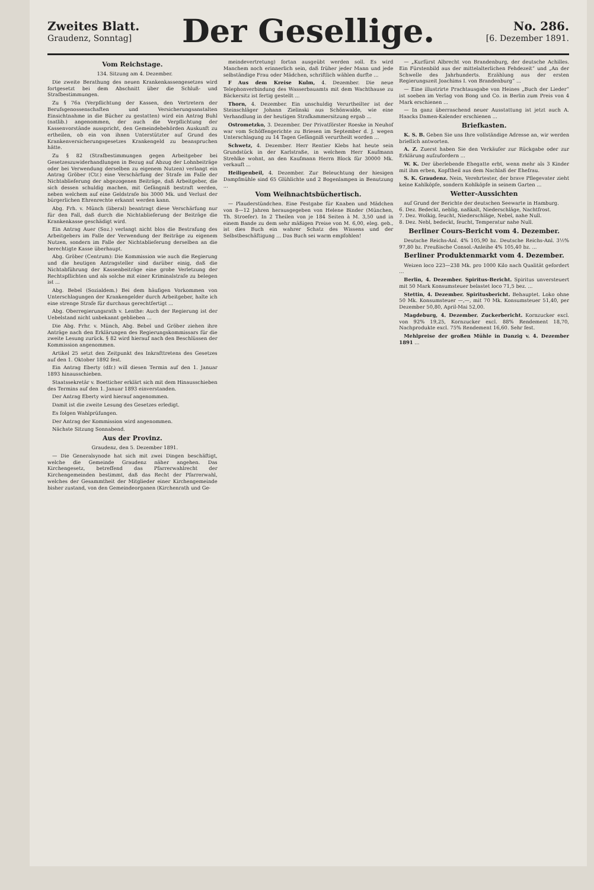Zweites Blatt.
Graudenz, Sonntag]
Der Gesellige.
No. 286.
[6. Dezember 1891.
Vom Reichstage.
134. Sitzung am 4. Dezember.
Die zweite Berathung des neuen Krankenkassengesetzes wird fortgesetzt bei dem Abschnitt über die Schluß- und Strafbestimmungen.
Zu § 76a (Verpflichtung der Kassen, den Vertretern der Berufsgenossenschaften und Versicherungsanstalten Einsichtnahme in die Bücher zu gestatten) wird ein Antrag Buhl (natlib.) angenommen, der auch die Verpflichtung der Kassenvorstände ausspricht, den Gemeindebehörden Auskunft zu ertheilen, ob ein von ihnen Unterstützter auf Grund des Krankenversicherungsgesetzes Krankengeld zu beanspruchen hätte.
Zu § 82 (Strafbestimmungen gegen Arbeitgeber bei Gesetzeszuwiderhandlungen in Bezug auf Abzug der Lohnbeiträge oder bei Verwendung derselben zu eigenem Nutzen) verlangt ein Antrag Gröber (Ctr.) eine Verschärfung der Strafe im Falle der Nichtablieferung der abgezogenen Beiträge, daß Arbeitgeber, die sich dessen schuldig machen, mit Gefängniß bestraft werden, neben welchem auf eine Geldstrafe bis 3000 Mk. und Verlust der bürgerlichen Ehrenrechte erkannt werden kann.
Abg. Frh. v. Münch (liberal) beantragt diese Verschärfung nur für den Fall, daß durch die Nichtablieferung der Beiträge die Krankenkasse geschädigt wird.
Ein Antrag Auer (Soz.) verlangt nicht blos die Bestrafung des Arbeitgebers im Falle der Verwendung der Beiträge zu eigenem Nutzen, sondern im Falle der Nichtablieferung derselben an die berechtigte Kasse überhaupt.
Abg. Gröber (Centrum): Die Kommission wie auch die Regierung und die heutigen Antragsteller sind darüber einig, daß die Nichtabführung der Kassenbeiträge eine grobe Verletzung der Rechtspflichten und als solche mit einer Kriminalstrafe zu belegen ist ...
Abg. Bebel (Sozialdem.) Bei dem häufigen Vorkommen von Unterschlagungen der Krankengelder durch Arbeitgeber, halte ich eine strenge Strafe für durchaus gerechtfertigt ...
Abg. Oberregierungsrath v. Lenthe: Auch der Regierung ist der Uebelstand nicht unbekannt geblieben ...
Die Abg. Frhr. v. Münch, Abg. Bebel und Gröber ziehen ihre Anträge nach den Erklärungen des Regierungskommissars für die zweite Lesung zurück. § 82 wird hierauf nach den Beschlüssen der Kommission angenommen.
Artikel 25 setzt den Zeitpunkt des Inkrafttretens des Gesetzes auf den 1. Oktober 1892 fest.
Ein Antrag Eberty (dfr.) will diesen Termin auf den 1. Januar 1893 hinausschieben.
Staatssekretär v. Boetticher erklärt sich mit dem Hinausschieben des Termins auf den 1. Januar 1893 einverstanden.
Der Antrag Eberty wird hierauf angenommen.
Damit ist die zweite Lesung des Gesetzes erledigt.
Es folgen Wahlprüfungen.
Der Antrag der Kommission wird angenommen.
Nächste Sitzung Sonnabend.
Aus der Provinz.
Graudenz, den 5. Dezember 1891.
— Die Generalsynode hat sich mit zwei Dingen beschäftigt, welche die Gemeinde Graudenz näher angehen. Das Kirchengesetz, betreffend das Pfarrerwahlrecht der Kirchengemeinden bestimmt, daß das Recht der Pfarrerwahl, welches der Gesammtheit der Mitglieder einer Kirchengemeinde bisher zustand, von den Gemeindeorganen (Kirchenrath und Ge-
meindevertretung) fortan ausgeübt werden soll. Es wird Manchem noch erinnerlich sein, daß früher jeder Mann und jede selbständige Frau oder Mädchen, schriftlich wählen durfte ...
F Aus dem Kreise Kulm, 4. Dezember. Die neue Telephonverbindung des Wasserbauamts mit dem Wachthause zu Bäckersitz ist fertig gestellt ...
Thorn, 4. Dezember. Ein unschuldig Verurtheilter ist der Steinschläger Johann Zielinski aus Schönwalde, wie eine Verhandlung in der heutigen Strafkammersitzung ergab ...
Ostrometzko, 3. Dezember. Der Privatförster Roeske in Neuhof war vom Schöffengerichte zu Briesen im September d. J. wegen Unterschlagung zu 14 Tagen Gefängniß verurtheilt worden ...
Schwetz, 4. Dezember. Herr Rentier Klebs hat heute sein Grundstück in der Karlstraße, in welchem Herr Kaufmann Strehlke wohnt, an den Kaufmann Herrn Block für 30000 Mk. verkauft ...
Heiligenbeil, 4. Dezember. Zur Beleuchtung der hiesigen Dampfmühle sind 65 Glühlichte und 2 Bogenlampen in Benutzung ...
Vom Weihnachtsbüchertisch.
— Plauderstündchen. Eine Festgabe für Knaben und Mädchen von 8—12 Jahren herausgegeben von Helene Binder (München, Th. Stroefer). In 2 Theilen von je 184 Seiten à M. 3,50 und in einem Bande zu dem sehr mäßigen Preise von M. 6,00, eleg. geb., ist dies Buch ein wahrer Schatz des Wissens und der Selbstbeschäftigung ... Das Buch sei warm empfohlen!
— „Kurfürst Albrecht von Brandenburg, der deutsche Achilles. Ein Fürstenbild aus der mittelalterlichen Fehdezeit“ und „An der Schwelle des Jahrhunderts. Erzählung aus der ersten Regierungszeit Joachims I. von Brandenburg“ ...
— Eine illustrirte Prachtausgabe von Heines „Buch der Lieder“ ist soeben im Verlag von Bong und Co. in Berlin zum Preis von 4 Mark erschienen ...
— In ganz überraschend neuer Ausstattung ist jetzt auch A. Haacks Damen-Kalender erschienen ...
Briefkasten.
K. S. B. Geben Sie uns Ihre vollständige Adresse an, wir werden brieflich antworten.
A. Z. Zuerst haben Sie den Verkäufer zur Rückgabe oder zur Erklärung aufzufordern ...
W. K. Der überlebende Ehegatte erbt, wenn mehr als 3 Kinder mit ihm erben, Kopftheil aus dem Nachlaß der Ehefrau.
S. K. Graudenz. Nein, Verehrtester, der brave Pflegevater zieht keine Kahlköpfe, sondern Kohlköpfe in seinem Garten ...
Wetter-Aussichten
auf Grund der Berichte der deutschen Seewarte in Hamburg.
6. Dez. Bedeckt, neblig, naßkalt, Niederschläge, Nachtfrost.
7. Dez. Wolkig, feucht, Niederschläge, Nebel, nahe Null.
8. Dez. Nebl, bedeckt, feucht, Temperatur nahe Null.
Berliner Cours-Bericht vom 4. Dezember.
Deutsche Reichs-Anl. 4% 105,90 bz. Deutsche Reichs-Anl. 3½% 97,80 bz. Preußische Consol.-Anleihe 4% 105,40 bz. ...
Berliner Produktenmarkt vom 4. Dezember.
Weizen loco 223—238 Mk. pro 1000 Kilo nach Qualität gefordert ...
Berlin, 4. Dezember. Spiritus-Bericht. Spiritus unversteuert mit 50 Mark Konsumsteuer belastet loco 71,5 bez. ...
Stettin, 4. Dezember. Spiritusbericht. Behauptet. Loko ohne 50 Mk. Konsumsteuer —,—, mit 70 Mk. Konsumsteuer 51,40, per Dezember 50,80, April-Mai 52,00.
Magdeburg, 4. Dezember. Zuckerbericht. Kornzucker excl. von 92% 19,25, Kornzucker excl. 88% Rendement 18,70, Nachprodukte excl. 75% Rendement 16,60. Sehr fest.
Mehlpreise der großen Mühle in Danzig v. 4. Dezember 1891 ...